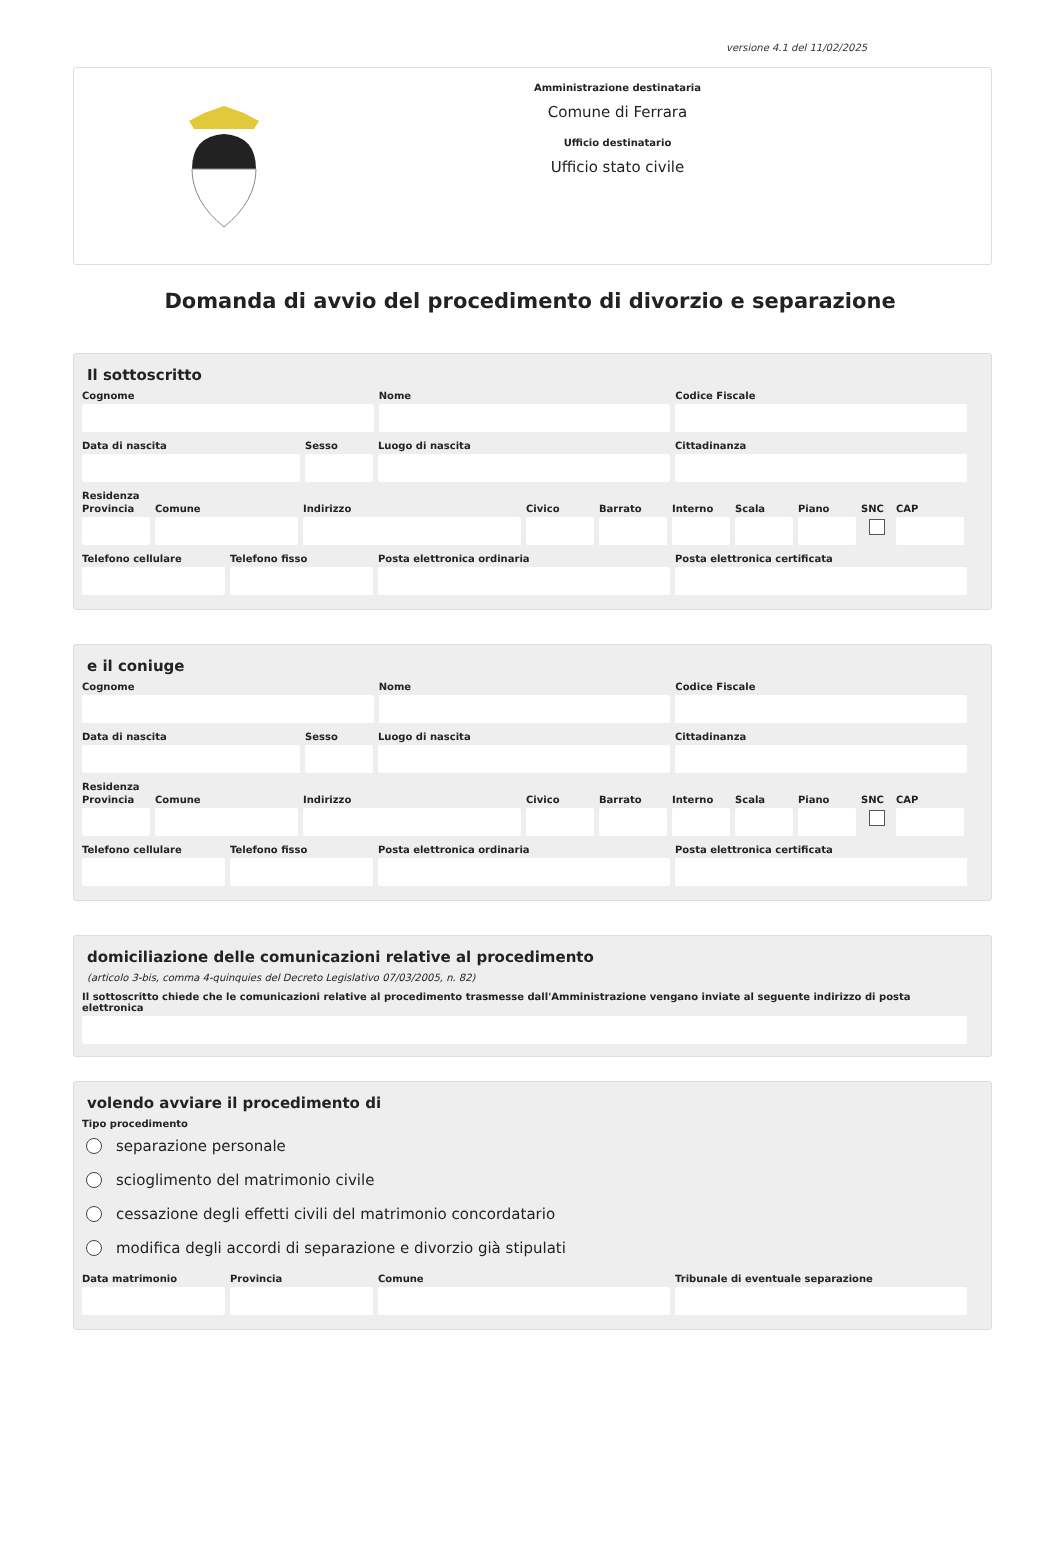versione 4.1 del 11/02/2025
Amministrazione destinataria
Comune di Ferrara
Ufficio destinatario
Ufficio stato civile
Domanda di avvio del procedimento di divorzio e separazione
Il sottoscritto
Cognome Nome Codice Fiscale
Data di nascita Sesso Luogo di nascita Cittadinanza
Residenza
Provincia
Comune Indirizzo Civico Barrato Interno
Scala Piano SNC CAP
Telefono cellulare
Telefono fisso Posta elettronica ordinaria Posta elettronica certificata
e il coniuge
Cognome Nome Codice Fiscale
Data di nascita Sesso Luogo di nascita Cittadinanza
Residenza
Provincia
Comune Indirizzo Civico Barrato Interno
Scala Piano SNC CAP
Telefono cellulare
Telefono fisso Posta elettronica ordinaria Posta elettronica certificata
domiciliazione delle comunicazioni relative al procedimento
(articolo 3-bis, comma 4-quinquies del Decreto Legislativo 07/03/2005, n. 82)
Il sottoscritto chiede che le comunicazioni relative al procedimento trasmesse dall'Amministrazione vengano inviate al seguente indirizzo di posta elettronica
volendo avviare il procedimento di
Tipo procedimento
separazione personale
scioglimento del matrimonio civile
cessazione degli effetti civili del matrimonio concordatario
modifica degli accordi di separazione e divorzio già stipulati
Data matrimonio
Provincia Comune Tribunale di eventuale separazione